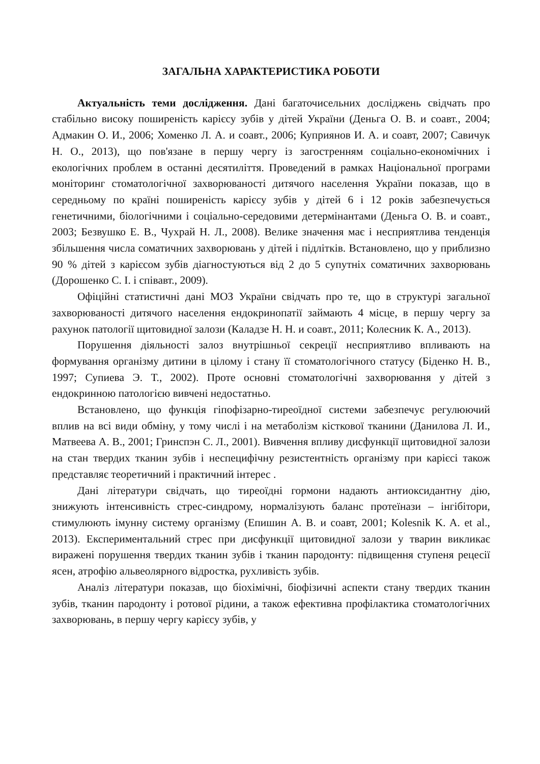ЗАГАЛЬНА ХАРАКТЕРИСТИКА РОБОТИ
Актуальність теми дослідження. Дані багаточисельних досліджень свідчать про стабільно високу поширеність карієсу зубів у дітей України (Деньга О. В. и соавт., 2004; Адмакин О. И., 2006; Хоменко Л. А. и соавт., 2006; Куприянов И. А. и соавт, 2007; Савичук Н. О., 2013), що пов'язане в першу чергу із загостренням соціально-економічних і екологічних проблем в останні десятиліття. Проведений в рамках Національної програми моніторинг стоматологічної захворюваності дитячого населення України показав, що в середньому по країні поширеність карієсу зубів у дітей 6 і 12 років забезпечується генетичними, біологічними і соціально-середовими детермінантами (Деньга О. В. и соавт., 2003; Безвушко Е. В., Чухрай Н. Л., 2008). Велике значення має і несприятлива тенденція збільшення числа соматичних захворювань у дітей і підлітків. Встановлено, що у приблизно 90 % дітей з карієсом зубів діагностуються від 2 до 5 супутніх соматичних захворювань (Дорошенко С. І. і співавт., 2009).
Офіційні статистичні дані МОЗ України свідчать про те, що в структурі загальної захворюваності дитячого населення ендокринопатії займають 4 місце, в першу чергу за рахунок патології щитовидної залози (Каладзе Н. Н. и соавт., 2011; Колесник К. А., 2013).
Порушення діяльності залоз внутрішньої секреції несприятливо впливають на формування організму дитини в цілому і стану її стоматологічного статусу (Біденко Н. В., 1997; Супиева Э. Т., 2002). Проте основні стоматологічні захворювання у дітей з ендокринною патологією вивчені недостатньо.
Встановлено, що функція гіпофізарно-тиреоїдної системи забезпечує регулюючий вплив на всі види обміну, у тому числі і на метаболізм кісткової тканини (Данилова Л. И., Матвеева А. В., 2001; Гринспэн С. Л., 2001). Вивчення впливу дисфункції щитовидної залози на стан твердих тканин зубів і неспецифічну резистентність організму при карієсі також представляє теоретичний і практичний інтерес .
Дані літератури свідчать, що тиреоїдні гормони надають антиоксидантну дію, знижують інтенсивність стрес-синдрому, нормалізують баланс протеїнази – інгібітори, стимулюють імунну систему організму (Епишин А. В. и соавт, 2001; Kolesnik K. A. et al., 2013). Експериментальний стрес при дисфункції щитовидної залози у тварин викликає виражені порушення твердих тканин зубів і тканин пародонту: підвищення ступеня рецесії ясен, атрофію альвеолярного відростка, рухливість зубів.
Аналіз літератури показав, що біохімічні, біофізичні аспекти стану твердих тканин зубів, тканин пародонту і ротової рідини, а також ефективна профілактика стоматологічних захворювань, в першу чергу карієсу зубів, у